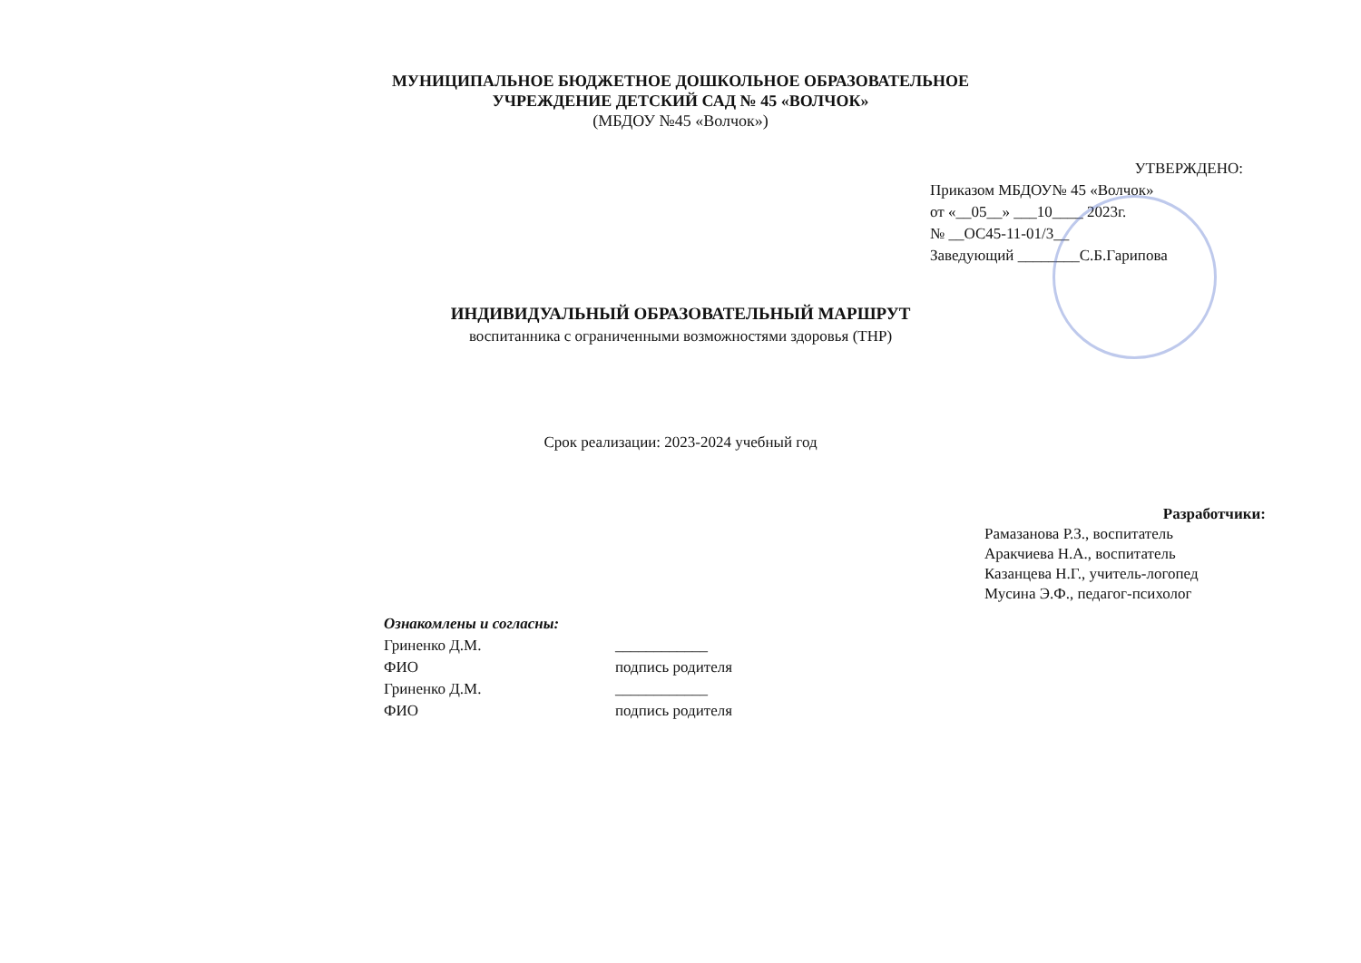МУНИЦИПАЛЬНОЕ БЮДЖЕТНОЕ ДОШКОЛЬНОЕ ОБРАЗОВАТЕЛЬНОЕ
УЧРЕЖДЕНИЕ ДЕТСКИЙ САД № 45 «ВОЛЧОК»
(МБДОУ №45 «Волчок»)
УТВЕРЖДЕНО:
Приказом МБДОУ№ 45 «Волчок»
от «__05__» ___10____ 2023г.
№ __ОС45-11-01/3__
Заведующий ________С.Б.Гарипова
ИНДИВИДУАЛЬНЫЙ ОБРАЗОВАТЕЛЬНЫЙ МАРШРУТ
воспитанника с ограниченными возможностями здоровья (ТНР)
Срок реализации: 2023-2024 учебный год
Разработчики:
Рамазанова Р.З., воспитатель
Аракчиева Н.А., воспитатель
Казанцева Н.Г., учитель-логопед
Мусина Э.Ф., педагог-психолог
Ознакомлены и согласны:
Гриненко Д.М. ____________
ФИО подпись родителя
Гриненко Д.М. ____________
ФИО подпись родителя